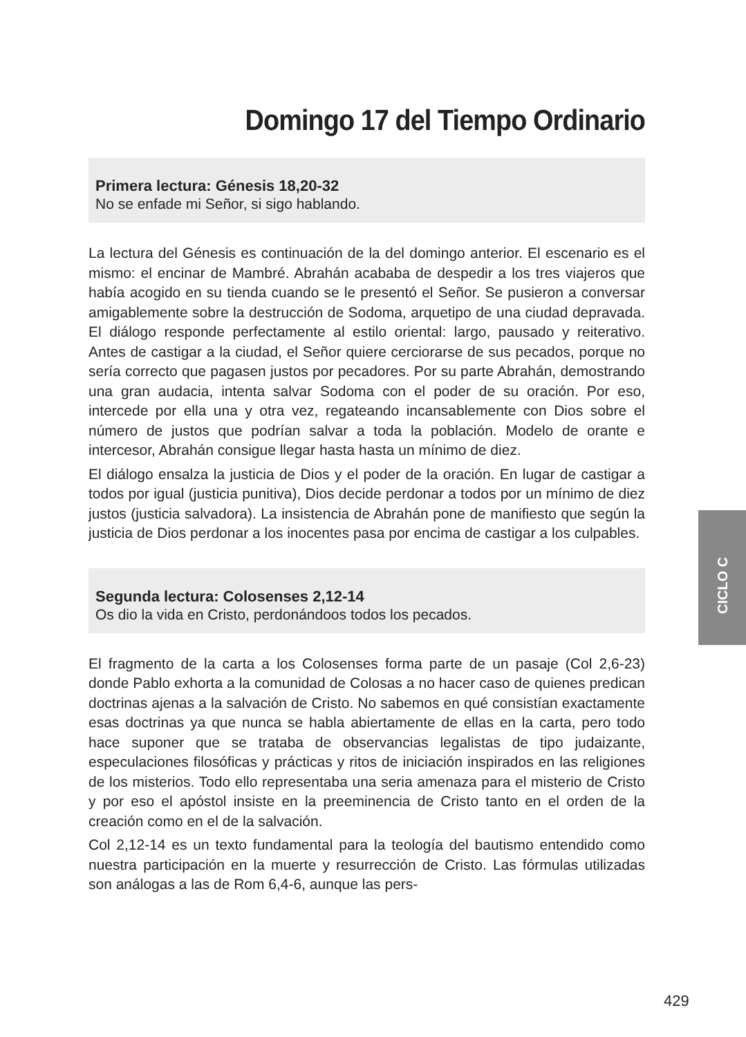Domingo 17 del Tiempo Ordinario
Primera lectura: Génesis 18,20-32
No se enfade mi Señor, si sigo hablando.
La lectura del Génesis es continuación de la del domingo anterior. El escenario es el mismo: el encinar de Mambré. Abrahán acababa de despedir a los tres viajeros que había acogido en su tienda cuando se le presentó el Señor. Se pusieron a conversar amigablemente sobre la destrucción de Sodoma, arquetipo de una ciudad depravada. El diálogo responde perfectamente al estilo oriental: largo, pausado y reiterativo. Antes de castigar a la ciudad, el Señor quiere cerciorarse de sus pecados, porque no sería correcto que pagasen justos por pecadores. Por su parte Abrahán, demostrando una gran audacia, intenta salvar Sodoma con el poder de su oración. Por eso, intercede por ella una y otra vez, regateando incansablemente con Dios sobre el número de justos que podrían salvar a toda la población. Modelo de orante e intercesor, Abrahán consigue llegar hasta hasta un mínimo de diez.
El diálogo ensalza la justicia de Dios y el poder de la oración. En lugar de castigar a todos por igual (justicia punitiva), Dios decide perdonar a todos por un mínimo de diez justos (justicia salvadora). La insistencia de Abrahán pone de manifiesto que según la justicia de Dios perdonar a los inocentes pasa por encima de castigar a los culpables.
Segunda lectura: Colosenses 2,12-14
Os dio la vida en Cristo, perdonándoos todos los pecados.
El fragmento de la carta a los Colosenses forma parte de un pasaje (Col 2,6-23) donde Pablo exhorta a la comunidad de Colosas a no hacer caso de quienes predican doctrinas ajenas a la salvación de Cristo. No sabemos en qué consistían exactamente esas doctrinas ya que nunca se habla abiertamente de ellas en la carta, pero todo hace suponer que se trataba de observancias legalistas de tipo judaizante, especulaciones filosóficas y prácticas y ritos de iniciación inspirados en las religiones de los misterios. Todo ello representaba una seria amenaza para el misterio de Cristo y por eso el apóstol insiste en la preeminencia de Cristo tanto en el orden de la creación como en el de la salvación.
Col 2,12-14 es un texto fundamental para la teología del bautismo entendido como nuestra participación en la muerte y resurrección de Cristo. Las fórmulas utilizadas son análogas a las de Rom 6,4-6, aunque las pers-
CICLO C
429